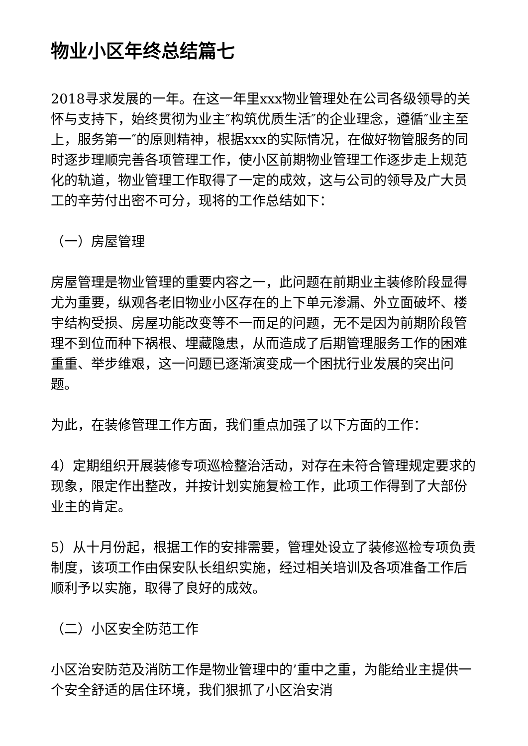物业小区年终总结篇七
2018寻求发展的一年。在这一年里xxx物业管理处在公司各级领导的关怀与支持下，始终贯彻为业主″构筑优质生活″的企业理念，遵循″业主至上，服务第一″的原则精神，根据xxx的实际情况，在做好物管服务的同时逐步理顺完善各项管理工作，使小区前期物业管理工作逐步走上规范化的轨道，物业管理工作取得了一定的成效，这与公司的领导及广大员工的辛劳付出密不可分，现将的工作总结如下：
（一）房屋管理
房屋管理是物业管理的重要内容之一，此问题在前期业主装修阶段显得尤为重要，纵观各老旧物业小区存在的上下单元渗漏、外立面破坏、楼宇结构受损、房屋功能改变等不一而足的问题，无不是因为前期阶段管理不到位而种下祸根、埋藏隐患，从而造成了后期管理服务工作的困难重重、举步维艰，这一问题已逐渐演变成一个困扰行业发展的突出问题。
为此，在装修管理工作方面，我们重点加强了以下方面的工作：
4）定期组织开展装修专项巡检整治活动，对存在未符合管理规定要求的现象，限定作出整改，并按计划实施复检工作，此项工作得到了大部份业主的肯定。
5）从十月份起，根据工作的安排需要，管理处设立了装修巡检专项负责制度，该项工作由保安队长组织实施，经过相关培训及各项准备工作后顺利予以实施，取得了良好的成效。
（二）小区安全防范工作
小区治安防范及消防工作是物业管理中的’重中之重，为能给业主提供一个安全舒适的居住环境，我们狠抓了小区治安消